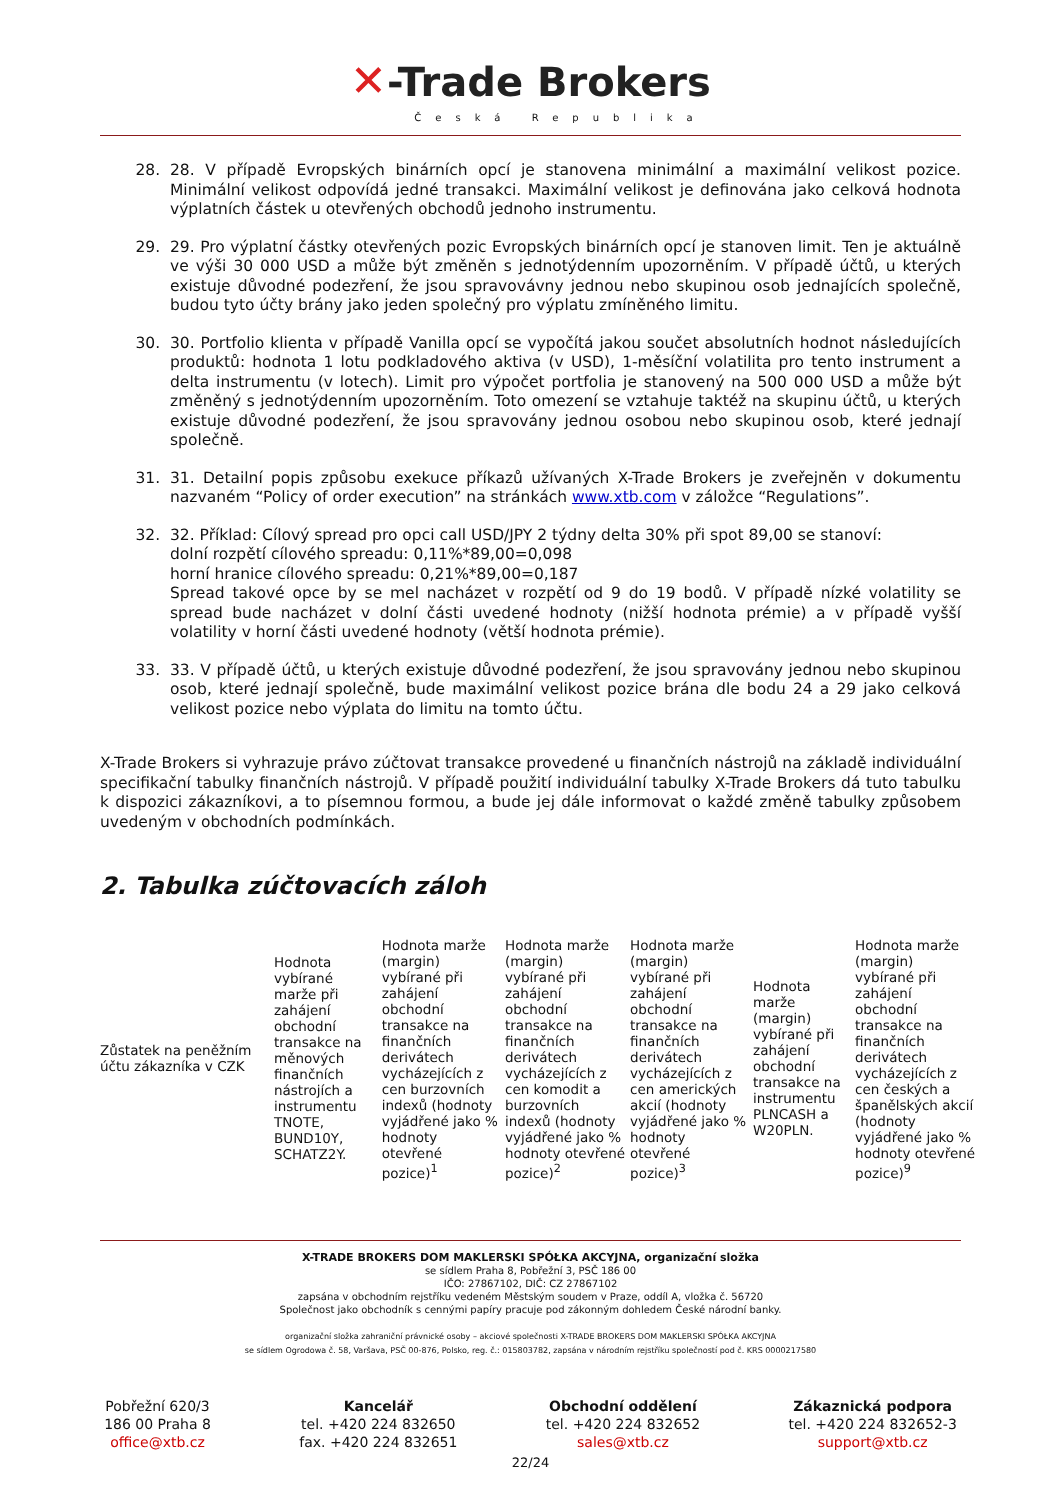✕-Trade Brokers
Česká Republika
28. 28. V případě Evropských binárních opcí je stanovena minimální a maximální velikost pozice. Minimální velikost odpovídá jedné transakci. Maximální velikost je definována jako celková hodnota výplatních částek u otevřených obchodů jednoho instrumentu.
29. 29. Pro výplatní částky otevřených pozic Evropských binárních opcí je stanoven limit. Ten je aktuálně ve výši 30 000 USD a může být změněn s jednotýdenním upozorněním. V případě účtů, u kterých existuje důvodné podezření, že jsou spravovávny jednou nebo skupinou osob jednajících společně, budou tyto účty brány jako jeden společný pro výplatu zmíněného limitu.
30. 30. Portfolio klienta v případě Vanilla opcí se vypočítá jakou součet absolutních hodnot následujících produktů: hodnota 1 lotu podkladového aktiva (v USD), 1-měsíční volatilita pro tento instrument a delta instrumentu (v lotech). Limit pro výpočet portfolia je stanovený na 500 000 USD a může být změněný s jednotýdenním upozorněním. Toto omezení se vztahuje taktéž na skupinu účtů, u kterých existuje důvodné podezření, že jsou spravovány jednou osobou nebo skupinou osob, které jednají společně.
31. 31. Detailní popis způsobu exekuce příkazů užívaných X-Trade Brokers je zveřejněn v dokumentu nazvaném “Policy of order execution” na stránkách www.xtb.com v záložce “Regulations”.
32. 32. Příklad: Cílový spread pro opci call USD/JPY 2 týdny delta 30% při spot 89,00 se stanoví:
dolní rozpětí cílového spreadu: 0,11%*89,00=0,098
horní hranice cílového spreadu: 0,21%*89,00=0,187
Spread takové opce by se mel nacházet v rozpětí od 9 do 19 bodů. V případě nízké volatility se spread bude nacházet v dolní části uvedené hodnoty (nižší hodnota prémie) a v případě vyšší volatility v horní části uvedené hodnoty (větší hodnota prémie).
33. 33. V případě účtů, u kterých existuje důvodné podezření, že jsou spravovány jednou nebo skupinou osob, které jednají společně, bude maximální velikost pozice brána dle bodu 24 a 29 jako celková velikost pozice nebo výplata do limitu na tomto účtu.
X-Trade Brokers si vyhrazuje právo zúčtovat transakce provedené u finančních nástrojů na základě individuální specifikační tabulky finančních nástrojů. V případě použití individuální tabulky X-Trade Brokers dá tuto tabulku k dispozici zákazníkovi, a to písemnou formou, a bude jej dále informovat o každé změně tabulky způsobem uvedeným v obchodních podmínkách.
2. Tabulka zúčtovacích záloh
| Zůstatek na peněžním účtu zákazníka v CZK | Hodnota vybírané marže při zahájení obchodní transakce na měnových finančních nástrojích a instrumentu TNOTE, BUND10Y, SCHATZ2Y. | Hodnota marže (margin) vybírané při zahájení obchodní transakce na finančních derivátech vycházejících z cen burzovních indexů (hodnoty vyjádřené jako % hodnoty otevřené pozice)<sup>1</sup> | Hodnota marže (margin) vybírané při zahájení obchodní transakce na finančních derivátech vycházejících z cen komodit a burzovních indexů (hodnoty vyjádřené jako % hodnoty otevřené pozice)<sup>2</sup> | Hodnota marže (margin) vybírané při zahájení obchodní transakce na finančních derivátech vycházejících z cen amerických akcií (hodnoty vyjádřené jako % hodnoty otevřené pozice)<sup>3</sup> | Hodnota marže (margin) vybírané při zahájení obchodní transakce na instrumentu PLNCASH a W20PLN. | Hodnota marže (margin) vybírané při zahájení obchodní transakce na finančních derivátech vycházejících z cen českých a španělských akcií (hodnoty vyjádřené jako % hodnoty otevřené pozice)<sup>9</sup> |
X-TRADE BROKERS DOM MAKLERSKI SPÓŁKA AKCYJNA, organizační složka
se sídlem Praha 8, Pobřežní 3, PSČ 186 00
IČO: 27867102, DIČ: CZ 27867102
zapsána v obchodním rejstříku vedeném Městským soudem v Praze, oddíl A, vložka č. 56720
Společnost jako obchodník s cennými papíry pracuje pod zákonným dohledem České národní banky.
organizační složka zahraniční právnické osoby – akciové společnosti X-TRADE BROKERS DOM MAKLERSKI SPÓŁKA AKCYJNA
se sídlem Ogrodowa č. 58, Varšava, PSČ 00-876, Polsko, reg. č.: 015803782, zapsána v národním rejstříku společností pod č. KRS 0000217580
Pobřežní 620/3
186 00 Praha 8
office@xtb.cz
Kancelář
tel. +420 224 832650
fax. +420 224 832651
Obchodní oddělení
tel. +420 224 832652
sales@xtb.cz
Zákaznická podpora
tel. +420 224 832652-3
support@xtb.cz
22/24